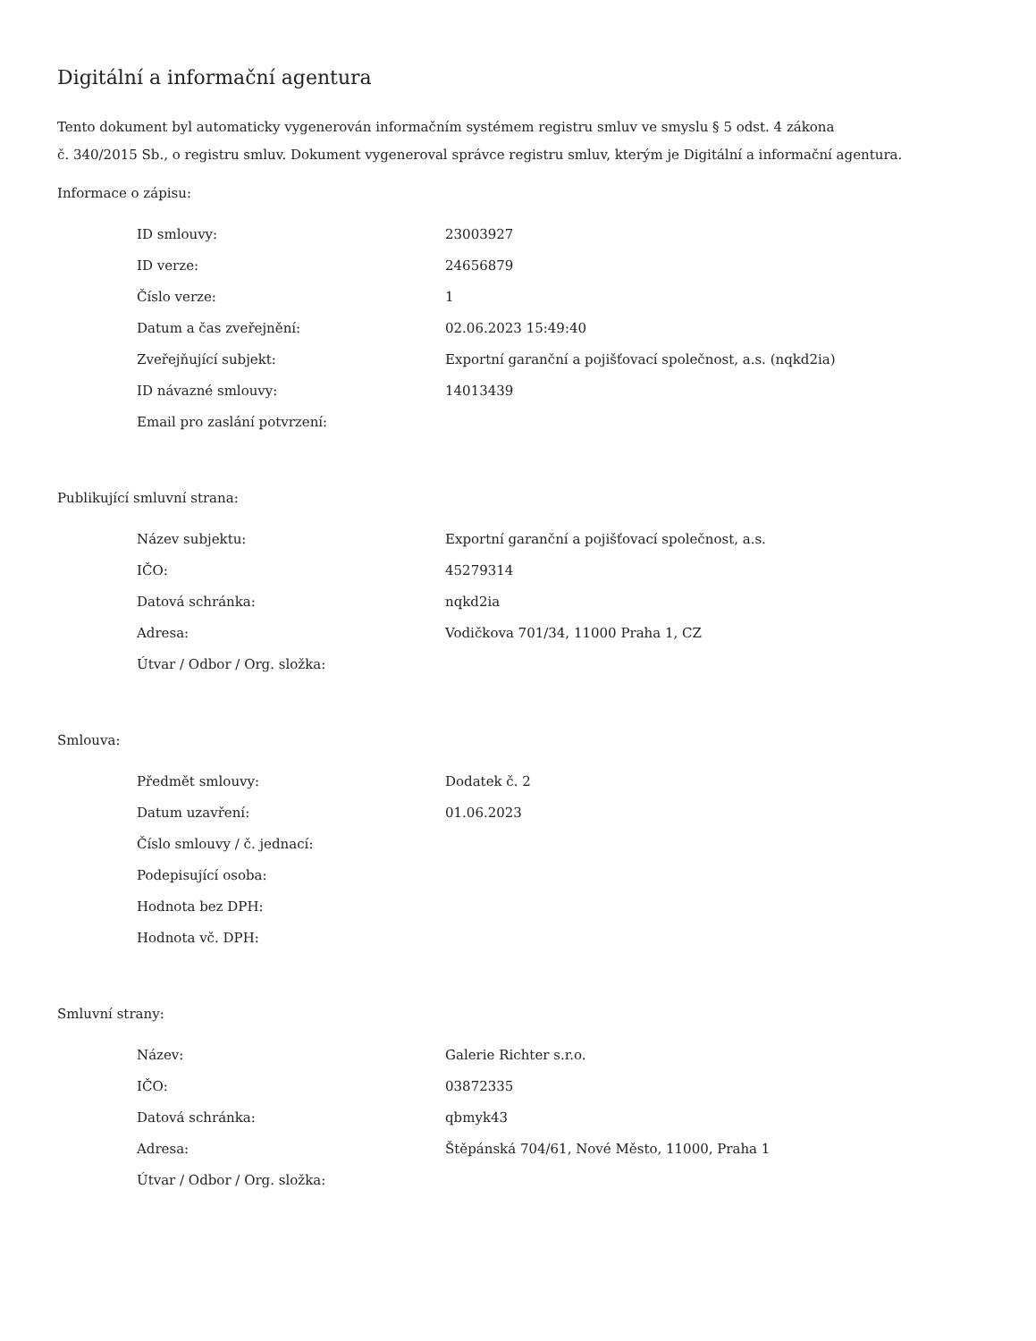Digitální a informační agentura
Tento dokument byl automaticky vygenerován informačním systémem registru smluv ve smyslu § 5 odst. 4 zákona
č. 340/2015 Sb., o registru smluv. Dokument vygeneroval správce registru smluv, kterým je Digitální a informační agentura.
Informace o zápisu:
| ID smlouvy: | 23003927 |
| ID verze: | 24656879 |
| Číslo verze: | 1 |
| Datum a čas zveřejnění: | 02.06.2023 15:49:40 |
| Zveřejňující subjekt: | Exportní garanční a pojišťovací společnost, a.s. (nqkd2ia) |
| ID návazné smlouvy: | 14013439 |
| Email pro zaslání potvrzení: | |
Publikující smluvní strana:
| Název subjektu: | Exportní garanční a pojišťovací společnost, a.s. |
| IČO: | 45279314 |
| Datová schránka: | nqkd2ia |
| Adresa: | Vodičkova 701/34, 11000 Praha 1, CZ |
| Útvar / Odbor / Org. složka: | |
Smlouva:
| Předmět smlouvy: | Dodatek č. 2 |
| Datum uzavření: | 01.06.2023 |
| Číslo smlouvy / č. jednací: | |
| Podepisující osoba: | |
| Hodnota bez DPH: | |
| Hodnota vč. DPH: | |
Smluvní strany:
| Název: | Galerie Richter s.r.o. |
| IČO: | 03872335 |
| Datová schránka: | qbmyk43 |
| Adresa: | Štěpánská 704/61, Nové Město, 11000, Praha 1 |
| Útvar / Odbor / Org. složka: | |